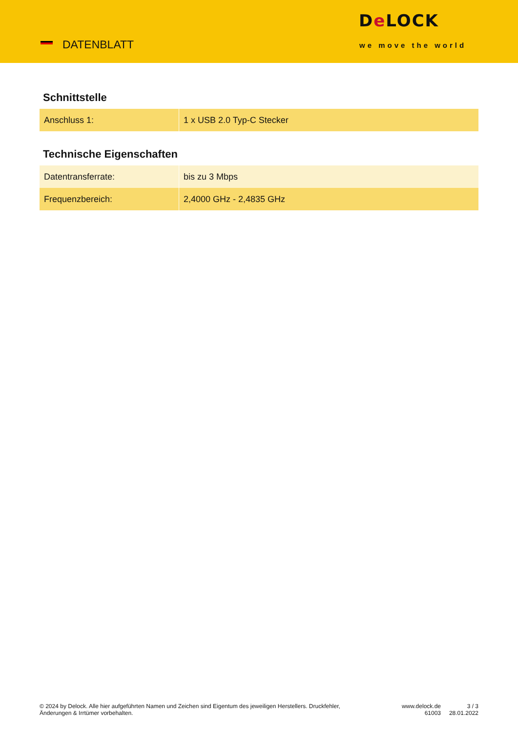DATENBLATT
De LOCK
we move the world
Schnittstelle
| Anschluss 1: | 1 x USB 2.0 Typ-C Stecker |
Technische Eigenschaften
| Datentransferrate: | bis zu 3 Mbps |
| Frequenzbereich: | 2,4000 GHz - 2,4835 GHz |
© 2024 by Delock. Alle hier aufgeführten Namen und Zeichen sind Eigentum des jeweiligen Herstellers. Druckfehler, Änderungen & Irrtümer vorbehalten.
www.delock.de
61003
3 / 3
28.01.2022